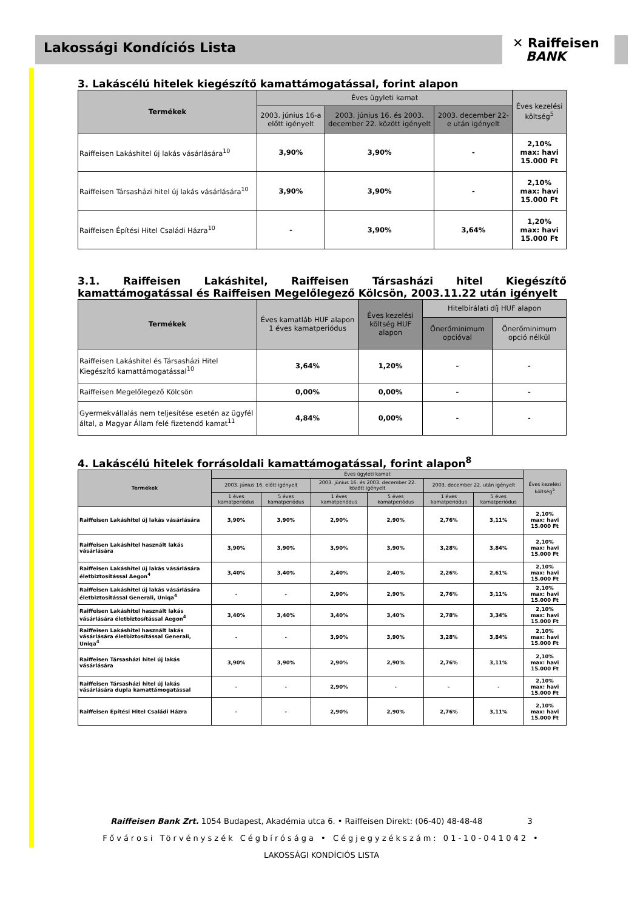Lakossági Kondíciós Lista
✕ Raiffeisen
BANK
3. Lakáscélú hitelek kiegészítő kamattámogatással, forint alapon
| Termékek | Éves ügyleti kamat | | | Éves kezelési költség<sup>5</sup> |
| --- | --- | --- | --- | --- |
| | 2003. június 16-a előtt igényelt | 2003. június 16. és 2003. december 22. között igényelt | 2003. december 22-e után igényelt | |
| Raiffeisen Lakáshitel új lakás vásárlására<sup>10</sup> | 3,90% | 3,90% | - | 2,10% max: havi 15.000 Ft |
| Raiffeisen Társasházi hitel új lakás vásárlására<sup>10</sup> | 3,90% | 3,90% | - | 2,10% max: havi 15.000 Ft |
| Raiffeisen Építési Hitel Családi Házra<sup>10</sup> | - | 3,90% | 3,64% | 1,20% max: havi 15.000 Ft |
3.1. Raiffeisen Lakáshitel, Raiffeisen Társasházi hitel Kiegészítő kamattámogatással és Raiffeisen Megelőlegező Kölcsön, 2003.11.22 után igényelt
| Termékek | Éves kamatláb HUF alapon 1 éves kamatperiódus | Éves kezelési költség HUF alapon | Hitelbírálati díj HUF alapon | |
| --- | --- | --- | --- | --- |
| | | | Önerőminimum opcióval | Önerőminimum opció nélkül |
| Raiffeisen Lakáshitel és Társasházi Hitel Kiegészítő kamattámogatással<sup>10</sup> | 3,64% | 1,20% | - | - |
| Raiffeisen Megelőlegező Kölcsön | 0,00% | 0,00% | - | - |
| Gyermekvállalás nem teljesítése esetén az ügyfél által, a Magyar Állam felé fizetendő kamat<sup>11</sup> | 4,84% | 0,00% | - | - |
4. Lakáscélú hitelek forrásoldali kamattámogatással, forint alapon<sup>8</sup>
| Termékek | Éves ügyleti kamat | | | | | | Éves kezelési költség<sup>5</sup> |
| --- | --- | --- | --- | --- | --- | --- | --- |
| | 2003. június 16. előtt igényelt | | 2003. június 16. és 2003. december 22. között igényelt | | 2003. december 22. után igényelt | | |
| | 1 éves kamatperiódus | 5 éves kamatperiódus | 1 éves kamatperiódus | 5 éves kamatperiódus | 1 éves kamatperiódus | 5 éves kamatperiódus | |
| Raiffeisen Lakáshitel új lakás vásárlására | 3,90% | 3,90% | 2,90% | 2,90% | 2,76% | 3,11% | 2,10% max: havi 15.000 Ft |
| Raiffeisen Lakáshitel használt lakás vásárlására | 3,90% | 3,90% | 3,90% | 3,90% | 3,28% | 3,84% | 2,10% max: havi 15.000 Ft |
| Raiffeisen Lakáshitel új lakás vásárlására életbiztosítással Aegon<sup>4</sup> | 3,40% | 3,40% | 2,40% | 2,40% | 2,26% | 2,61% | 2,10% max: havi 15.000 Ft |
| Raiffeisen Lakáshitel új lakás vásárlására életbiztosítással Generali, Uniqa<sup>4</sup> | - | - | 2,90% | 2,90% | 2,76% | 3,11% | 2,10% max: havi 15.000 Ft |
| Raiffeisen Lakáshitel használt lakás vásárlására életbiztosítással Aegon<sup>4</sup> | 3,40% | 3,40% | 3,40% | 3,40% | 2,78% | 3,34% | 2,10% max: havi 15.000 Ft |
| Raiffeisen Lakáshitel használt lakás vásárlására életbiztosítással Generali, Uniqa<sup>4</sup> | - | - | 3,90% | 3,90% | 3,28% | 3,84% | 2,10% max: havi 15.000 Ft |
| Raiffeisen Társasházi hitel új lakás vásárlására | 3,90% | 3,90% | 2,90% | 2,90% | 2,76% | 3,11% | 2,10% max: havi 15.000 Ft |
| Raiffeisen Társasházi hitel új lakás vásárlására dupla kamattámogatással | - | - | 2,90% | - | - | - | 2,10% max: havi 15.000 Ft |
| Raiffeisen Építési Hitel Családi Házra | - | - | 2,90% | 2,90% | 2,76% | 3,11% | 2,10% max: havi 15.000 Ft |
Raiffeisen Bank Zrt. 1054 Budapest, Akadémia utca 6. • Raiffeisen Direkt: (06-40) 48-48-48 3
Fővárosi Törvényszék Cégbírósága • Cégjegyzékszám: 01-10-041042 •
LAKOSSÁGI KONDÍCIÓS LISTA